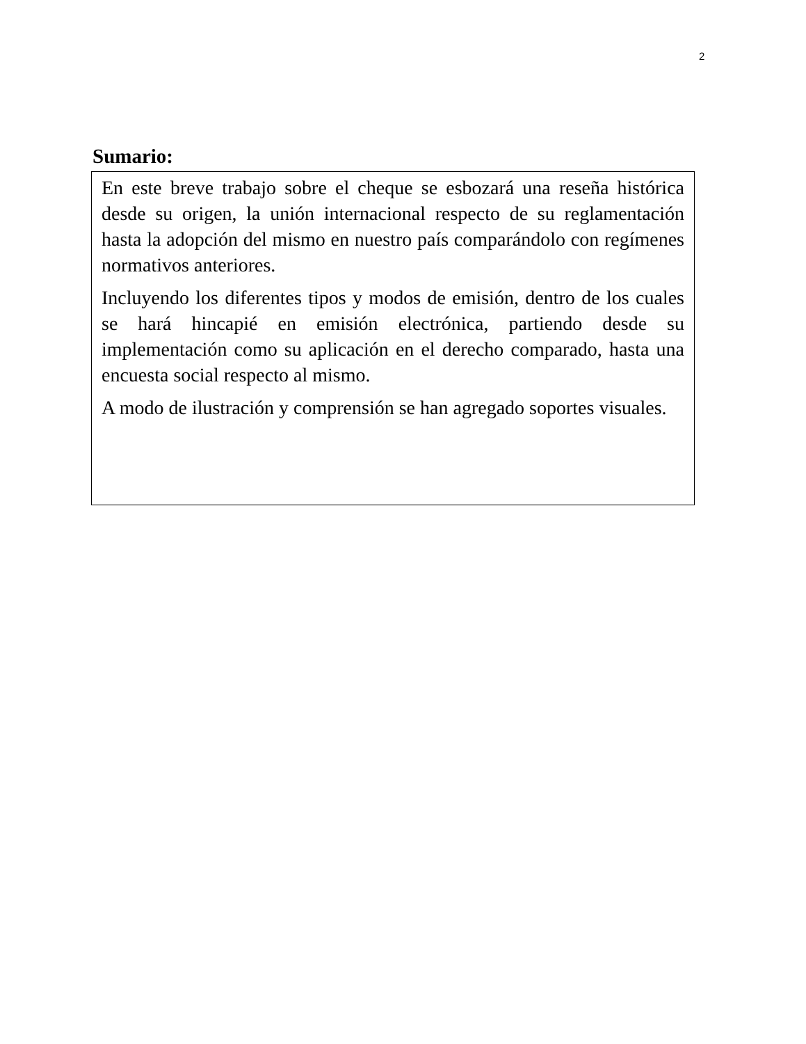2
Sumario:
En este breve trabajo sobre el cheque se esbozará una reseña histórica desde su origen, la unión internacional respecto de su reglamentación hasta la adopción del mismo en nuestro país comparándolo con regímenes normativos anteriores.
Incluyendo los diferentes tipos y modos de emisión, dentro de los cuales se hará hincapié en emisión electrónica, partiendo desde su implementación como su aplicación en el derecho comparado, hasta una encuesta social respecto al mismo.
A modo de ilustración y comprensión se han agregado soportes visuales.